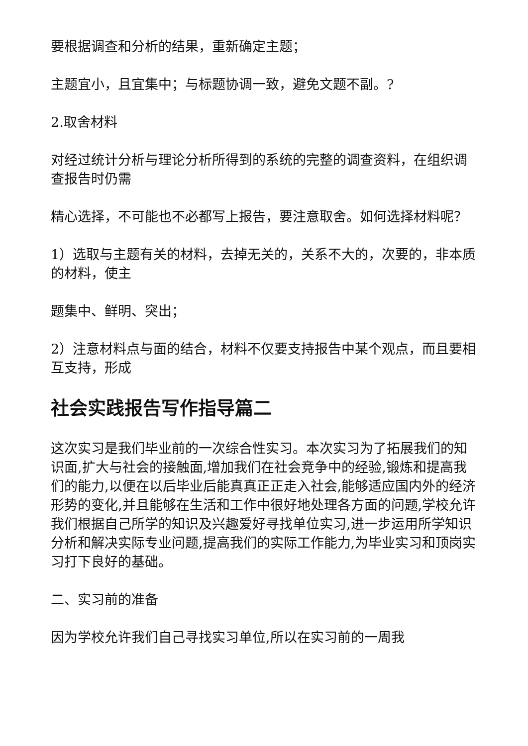要根据调查和分析的结果，重新确定主题；
主题宜小，且宜集中；与标题协调一致，避免文题不副。?
2.取舍材料
对经过统计分析与理论分析所得到的系统的完整的调查资料，在组织调查报告时仍需
精心选择，不可能也不必都写上报告，要注意取舍。如何选择材料呢？
1）选取与主题有关的材料，去掉无关的，关系不大的，次要的，非本质的材料，使主
题集中、鲜明、突出；
2）注意材料点与面的结合，材料不仅要支持报告中某个观点，而且要相互支持，形成
社会实践报告写作指导篇二
这次实习是我们毕业前的一次综合性实习。本次实习为了拓展我们的知识面,扩大与社会的接触面,增加我们在社会竞争中的经验,锻炼和提高我们的能力,以便在以后毕业后能真真正正走入社会,能够适应国内外的经济形势的变化,并且能够在生活和工作中很好地处理各方面的问题,学校允许我们根据自己所学的知识及兴趣爱好寻找单位实习,进一步运用所学知识分析和解决实际专业问题,提高我们的实际工作能力,为毕业实习和顶岗实习打下良好的基础。
二、实习前的准备
因为学校允许我们自己寻找实习单位,所以在实习前的一周我